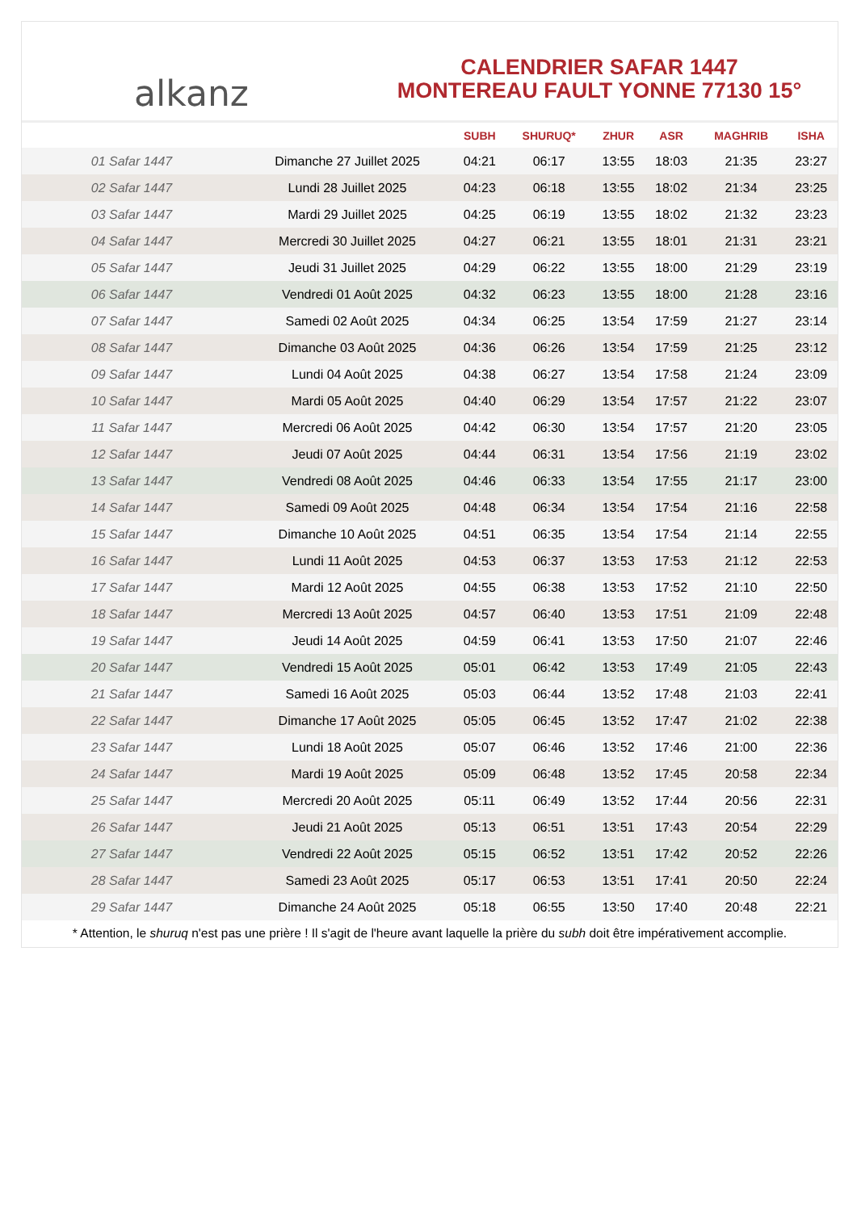alkanz
CALENDRIER SAFAR 1447
MONTEREAU FAULT YONNE 77130 15°
| | | SUBH | SHURUQ* | ZHUR | ASR | MAGHRIB | ISHA |
| --- | --- | --- | --- | --- | --- | --- | --- |
| 01 Safar 1447 | Dimanche 27 Juillet 2025 | 04:21 | 06:17 | 13:55 | 18:03 | 21:35 | 23:27 |
| 02 Safar 1447 | Lundi 28 Juillet 2025 | 04:23 | 06:18 | 13:55 | 18:02 | 21:34 | 23:25 |
| 03 Safar 1447 | Mardi 29 Juillet 2025 | 04:25 | 06:19 | 13:55 | 18:02 | 21:32 | 23:23 |
| 04 Safar 1447 | Mercredi 30 Juillet 2025 | 04:27 | 06:21 | 13:55 | 18:01 | 21:31 | 23:21 |
| 05 Safar 1447 | Jeudi 31 Juillet 2025 | 04:29 | 06:22 | 13:55 | 18:00 | 21:29 | 23:19 |
| 06 Safar 1447 | Vendredi 01 Août 2025 | 04:32 | 06:23 | 13:55 | 18:00 | 21:28 | 23:16 |
| 07 Safar 1447 | Samedi 02 Août 2025 | 04:34 | 06:25 | 13:54 | 17:59 | 21:27 | 23:14 |
| 08 Safar 1447 | Dimanche 03 Août 2025 | 04:36 | 06:26 | 13:54 | 17:59 | 21:25 | 23:12 |
| 09 Safar 1447 | Lundi 04 Août 2025 | 04:38 | 06:27 | 13:54 | 17:58 | 21:24 | 23:09 |
| 10 Safar 1447 | Mardi 05 Août 2025 | 04:40 | 06:29 | 13:54 | 17:57 | 21:22 | 23:07 |
| 11 Safar 1447 | Mercredi 06 Août 2025 | 04:42 | 06:30 | 13:54 | 17:57 | 21:20 | 23:05 |
| 12 Safar 1447 | Jeudi 07 Août 2025 | 04:44 | 06:31 | 13:54 | 17:56 | 21:19 | 23:02 |
| 13 Safar 1447 | Vendredi 08 Août 2025 | 04:46 | 06:33 | 13:54 | 17:55 | 21:17 | 23:00 |
| 14 Safar 1447 | Samedi 09 Août 2025 | 04:48 | 06:34 | 13:54 | 17:54 | 21:16 | 22:58 |
| 15 Safar 1447 | Dimanche 10 Août 2025 | 04:51 | 06:35 | 13:54 | 17:54 | 21:14 | 22:55 |
| 16 Safar 1447 | Lundi 11 Août 2025 | 04:53 | 06:37 | 13:53 | 17:53 | 21:12 | 22:53 |
| 17 Safar 1447 | Mardi 12 Août 2025 | 04:55 | 06:38 | 13:53 | 17:52 | 21:10 | 22:50 |
| 18 Safar 1447 | Mercredi 13 Août 2025 | 04:57 | 06:40 | 13:53 | 17:51 | 21:09 | 22:48 |
| 19 Safar 1447 | Jeudi 14 Août 2025 | 04:59 | 06:41 | 13:53 | 17:50 | 21:07 | 22:46 |
| 20 Safar 1447 | Vendredi 15 Août 2025 | 05:01 | 06:42 | 13:53 | 17:49 | 21:05 | 22:43 |
| 21 Safar 1447 | Samedi 16 Août 2025 | 05:03 | 06:44 | 13:52 | 17:48 | 21:03 | 22:41 |
| 22 Safar 1447 | Dimanche 17 Août 2025 | 05:05 | 06:45 | 13:52 | 17:47 | 21:02 | 22:38 |
| 23 Safar 1447 | Lundi 18 Août 2025 | 05:07 | 06:46 | 13:52 | 17:46 | 21:00 | 22:36 |
| 24 Safar 1447 | Mardi 19 Août 2025 | 05:09 | 06:48 | 13:52 | 17:45 | 20:58 | 22:34 |
| 25 Safar 1447 | Mercredi 20 Août 2025 | 05:11 | 06:49 | 13:52 | 17:44 | 20:56 | 22:31 |
| 26 Safar 1447 | Jeudi 21 Août 2025 | 05:13 | 06:51 | 13:51 | 17:43 | 20:54 | 22:29 |
| 27 Safar 1447 | Vendredi 22 Août 2025 | 05:15 | 06:52 | 13:51 | 17:42 | 20:52 | 22:26 |
| 28 Safar 1447 | Samedi 23 Août 2025 | 05:17 | 06:53 | 13:51 | 17:41 | 20:50 | 22:24 |
| 29 Safar 1447 | Dimanche 24 Août 2025 | 05:18 | 06:55 | 13:50 | 17:40 | 20:48 | 22:21 |
* Attention, le shuruq n'est pas une prière ! Il s'agit de l'heure avant laquelle la prière du subh doit être impérativement accomplie.